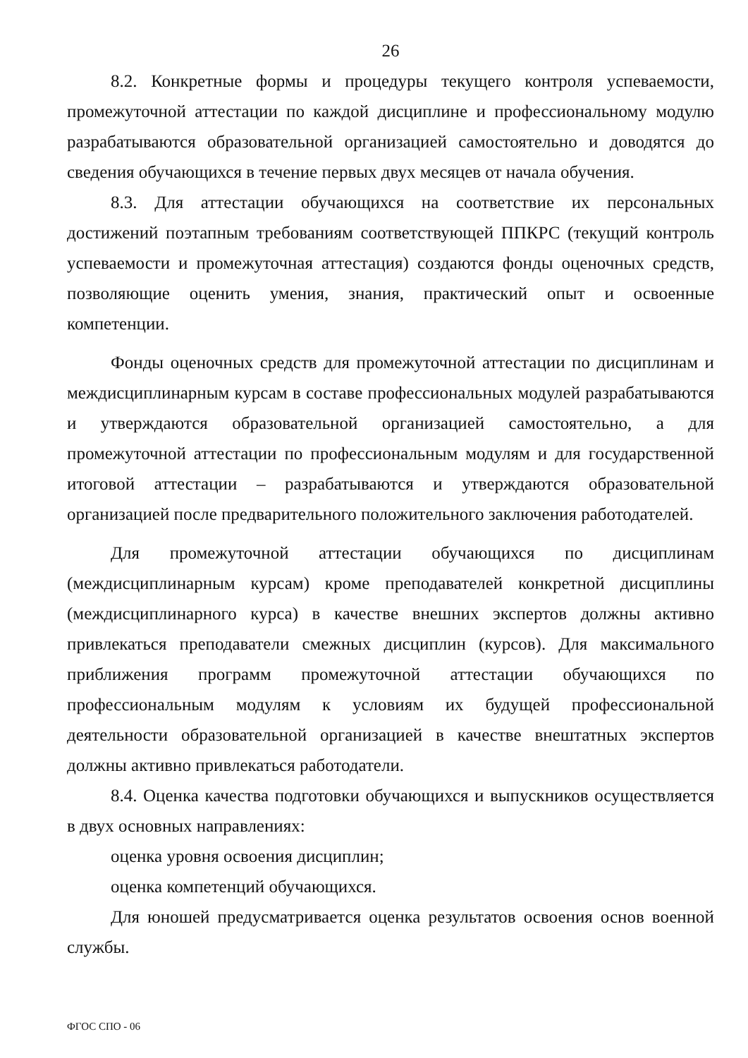26
8.2. Конкретные формы и процедуры текущего контроля успеваемости, промежуточной аттестации по каждой дисциплине и профессиональному модулю разрабатываются образовательной организацией самостоятельно и доводятся до сведения обучающихся в течение первых двух месяцев от начала обучения.
8.3. Для аттестации обучающихся на соответствие их персональных достижений поэтапным требованиям соответствующей ППКРС (текущий контроль успеваемости и промежуточная аттестация) создаются фонды оценочных средств, позволяющие оценить умения, знания, практический опыт и освоенные компетенции.
Фонды оценочных средств для промежуточной аттестации по дисциплинам и междисциплинарным курсам в составе профессиональных модулей разрабатываются и утверждаются образовательной организацией самостоятельно, а для промежуточной аттестации по профессиональным модулям и для государственной итоговой аттестации – разрабатываются и утверждаются образовательной организацией после предварительного положительного заключения работодателей.
Для промежуточной аттестации обучающихся по дисциплинам (междисциплинарным курсам) кроме преподавателей конкретной дисциплины (междисциплинарного курса) в качестве внешних экспертов должны активно привлекаться преподаватели смежных дисциплин (курсов). Для максимального приближения программ промежуточной аттестации обучающихся по профессиональным модулям к условиям их будущей профессиональной деятельности образовательной организацией в качестве внештатных экспертов должны активно привлекаться работодатели.
8.4. Оценка качества подготовки обучающихся и выпускников осуществляется в двух основных направлениях:
оценка уровня освоения дисциплин;
оценка компетенций обучающихся.
Для юношей предусматривается оценка результатов освоения основ военной службы.
ФГОС СПО - 06